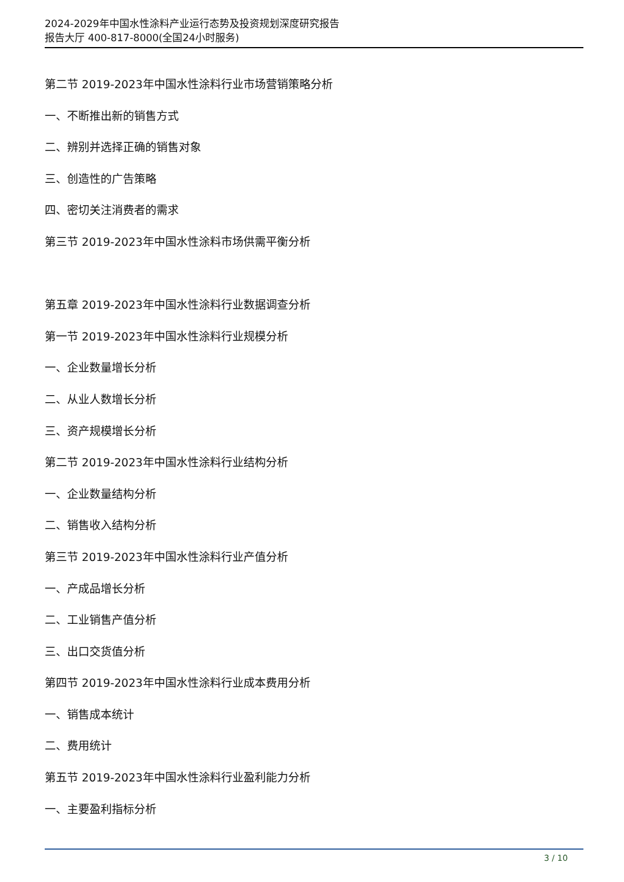2024-2029年中国水性涂料产业运行态势及投资规划深度研究报告
报告大厅 400-817-8000(全国24小时服务)
第二节 2019-2023年中国水性涂料行业市场营销策略分析
一、不断推出新的销售方式
二、辨别并选择正确的销售对象
三、创造性的广告策略
四、密切关注消费者的需求
第三节 2019-2023年中国水性涂料市场供需平衡分析
第五章 2019-2023年中国水性涂料行业数据调查分析
第一节 2019-2023年中国水性涂料行业规模分析
一、企业数量增长分析
二、从业人数增长分析
三、资产规模增长分析
第二节 2019-2023年中国水性涂料行业结构分析
一、企业数量结构分析
二、销售收入结构分析
第三节 2019-2023年中国水性涂料行业产值分析
一、产成品增长分析
二、工业销售产值分析
三、出口交货值分析
第四节 2019-2023年中国水性涂料行业成本费用分析
一、销售成本统计
二、费用统计
第五节 2019-2023年中国水性涂料行业盈利能力分析
一、主要盈利指标分析
3 / 10